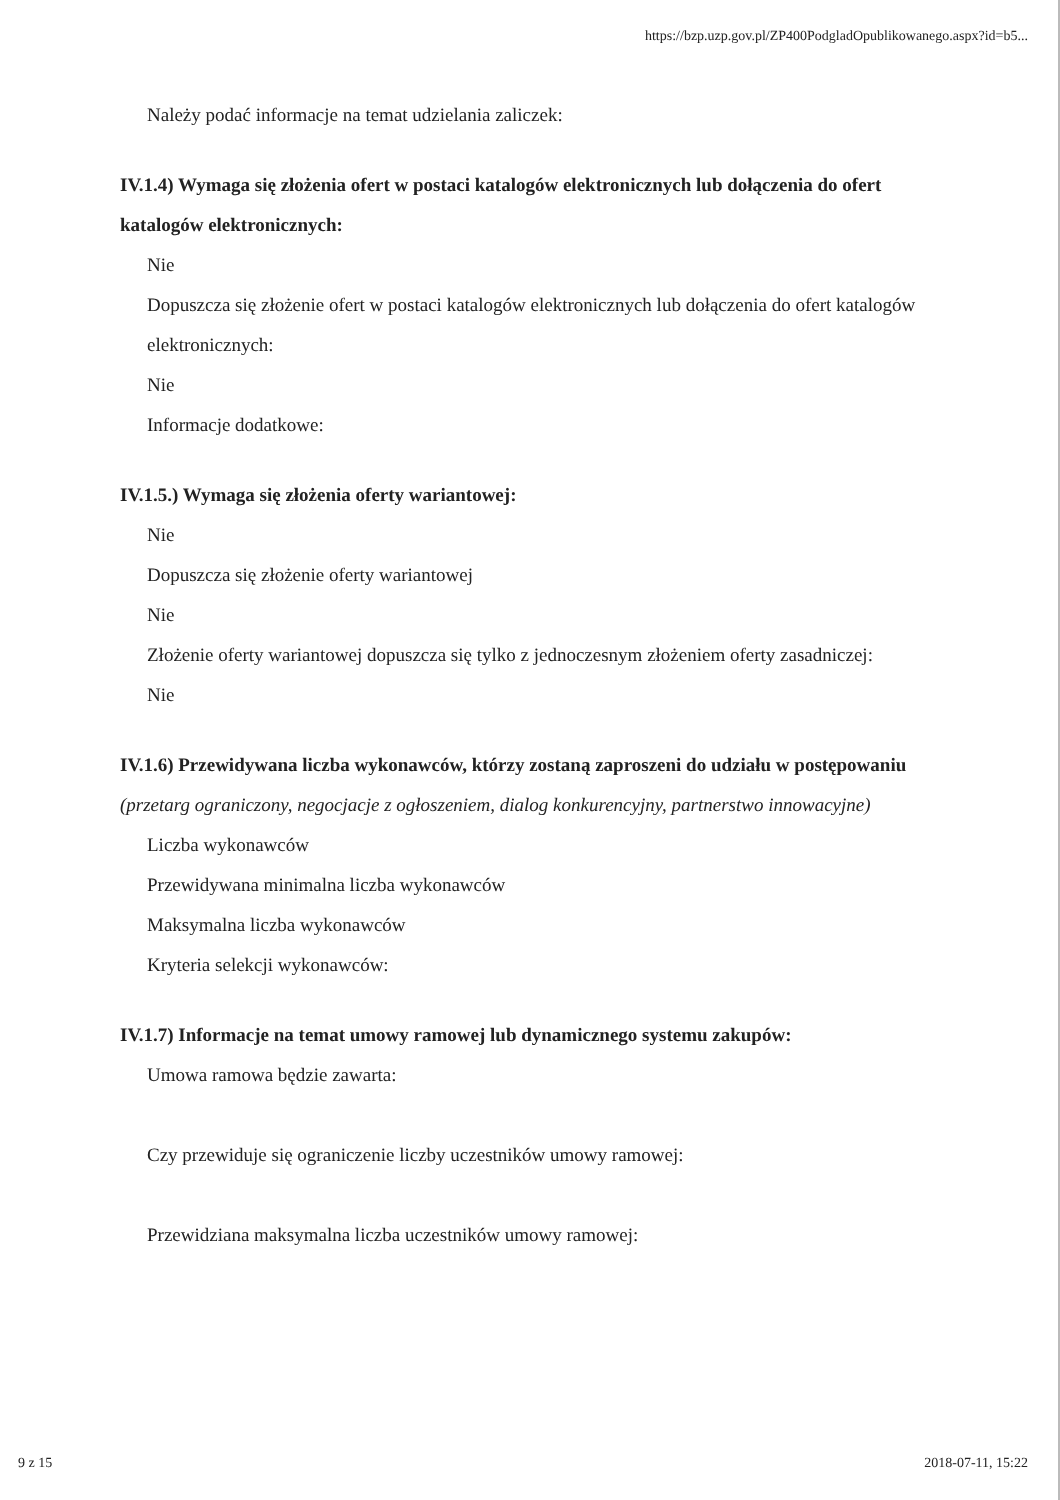https://bzp.uzp.gov.pl/ZP400PodgladOpublikowanego.aspx?id=b5...
Należy podać informacje na temat udzielania zaliczek:
IV.1.4) Wymaga się złożenia ofert w postaci katalogów elektronicznych lub dołączenia do ofert katalogów elektronicznych:
Nie
Dopuszcza się złożenie ofert w postaci katalogów elektronicznych lub dołączenia do ofert katalogów elektronicznych:
Nie
Informacje dodatkowe:
IV.1.5.) Wymaga się złożenia oferty wariantowej:
Nie
Dopuszcza się złożenie oferty wariantowej
Nie
Złożenie oferty wariantowej dopuszcza się tylko z jednoczesnym złożeniem oferty zasadniczej:
Nie
IV.1.6) Przewidywana liczba wykonawców, którzy zostaną zaproszeni do udziału w postępowaniu
(przetarg ograniczony, negocjacje z ogłoszeniem, dialog konkurencyjny, partnerstwo innowacyjne)
Liczba wykonawców
Przewidywana minimalna liczba wykonawców
Maksymalna liczba wykonawców
Kryteria selekcji wykonawców:
IV.1.7) Informacje na temat umowy ramowej lub dynamicznego systemu zakupów:
Umowa ramowa będzie zawarta:
Czy przewiduje się ograniczenie liczby uczestników umowy ramowej:
Przewidziana maksymalna liczba uczestników umowy ramowej:
9 z 15 2018-07-11, 15:22